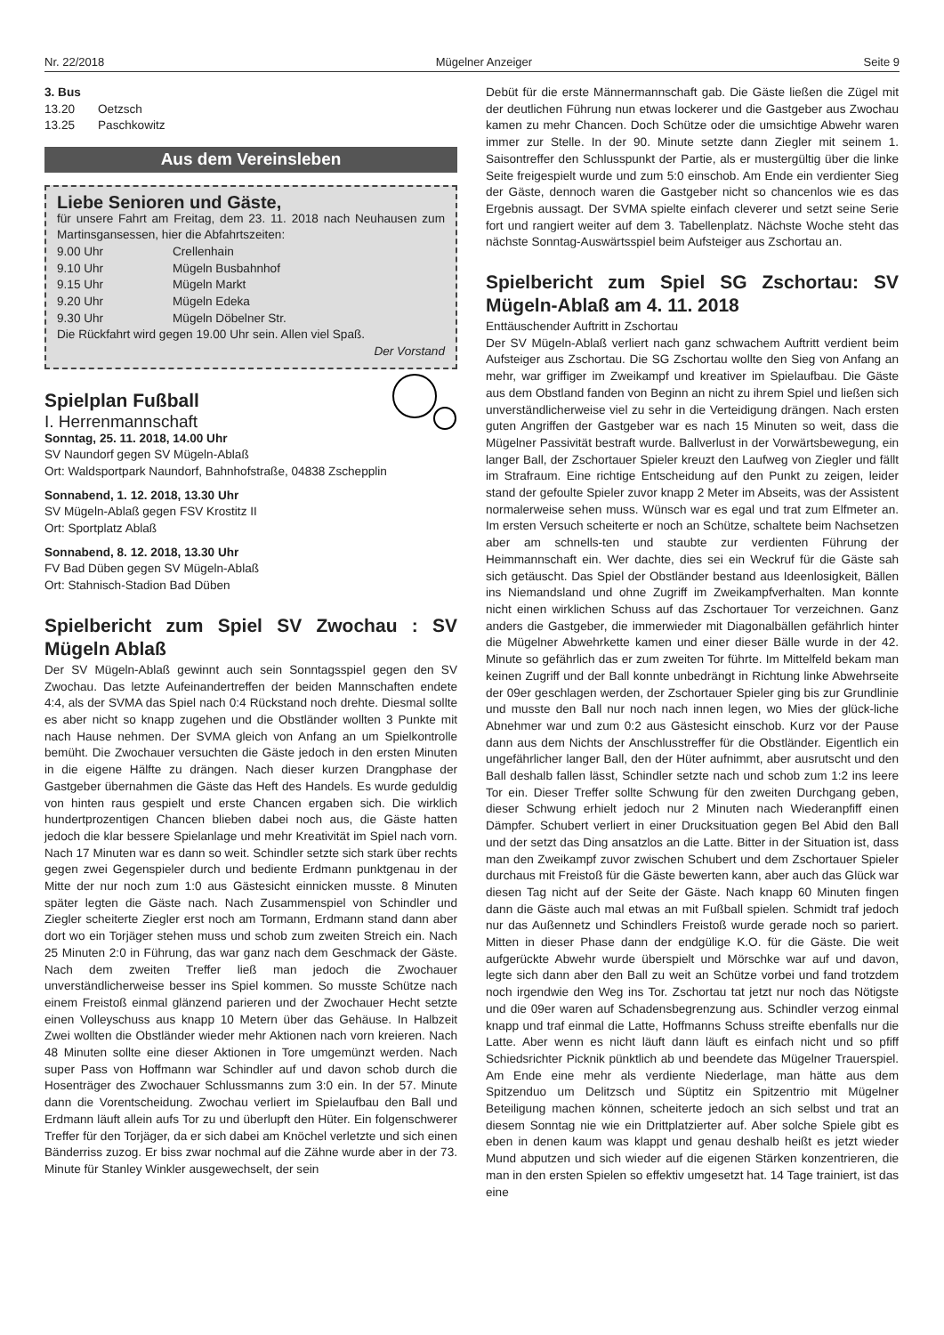Nr. 22/2018 Mügelner Anzeiger Seite 9
3. Bus
13.20 Oetzsch
13.25 Paschkowitz
Aus dem Vereinsleben
Liebe Senioren und Gäste,
für unsere Fahrt am Freitag, dem 23. 11. 2018 nach Neuhausen zum Martinsgansessen, hier die Abfahrtszeiten:
9.00 Uhr Crellenhain
9.10 Uhr Mügeln Busbahnhof
9.15 Uhr Mügeln Markt
9.20 Uhr Mügeln Edeka
9.30 Uhr Mügeln Döbelner Str.
Die Rückfahrt wird gegen 19.00 Uhr sein. Allen viel Spaß.
Der Vorstand
Spielplan Fußball
I. Herrenmannschaft
Sonntag, 25. 11. 2018, 14.00 Uhr
SV Naundorf gegen SV Mügeln-Ablaß
Ort: Waldsportpark Naundorf, Bahnhofstraße, 04838 Zschepplin
Sonnabend, 1. 12. 2018, 13.30 Uhr
SV Mügeln-Ablaß gegen FSV Krostitz II
Ort: Sportplatz Ablaß
Sonnabend, 8. 12. 2018, 13.30 Uhr
FV Bad Düben gegen SV Mügeln-Ablaß
Ort: Stahnisch-Stadion Bad Düben
Spielbericht zum Spiel SV Zwochau : SV Mügeln Ablaß
Der SV Mügeln-Ablaß gewinnt auch sein Sonntagsspiel gegen den SV Zwochau. Das letzte Aufeinandertreffen der beiden Mannschaften endete 4:4, als der SVMA das Spiel nach 0:4 Rückstand noch drehte. Diesmal sollte es aber nicht so knapp zugehen und die Obstländer wollten 3 Punkte mit nach Hause nehmen. Der SVMA gleich von Anfang an um Spielkontrolle bemüht. Die Zwochauer versuchten die Gäste jedoch in den ersten Minuten in die eigene Hälfte zu drängen. Nach dieser kurzen Drangphase der Gastgeber übernahmen die Gäste das Heft des Handels. Es wurde geduldig von hinten raus gespielt und erste Chancen ergaben sich. Die wirklich hundertprozentigen Chancen blieben dabei noch aus, die Gäste hatten jedoch die klar bessere Spielanlage und mehr Kreativität im Spiel nach vorn. Nach 17 Minuten war es dann so weit. Schindler setzte sich stark über rechts gegen zwei Gegenspieler durch und bediente Erdmann punktgenau in der Mitte der nur noch zum 1:0 aus Gästesicht einnicken musste. 8 Minuten später legten die Gäste nach. Nach Zusammenspiel von Schindler und Ziegler scheiterte Ziegler erst noch am Tormann, Erdmann stand dann aber dort wo ein Torjäger stehen muss und schob zum zweiten Streich ein. Nach 25 Minuten 2:0 in Führung, das war ganz nach dem Geschmack der Gäste. Nach dem zweiten Treffer ließ man jedoch die Zwochauer unverständlicherweise besser ins Spiel kommen. So musste Schütze nach einem Freistoß einmal glänzend parieren und der Zwochauer Hecht setzte einen Volleyschuss aus knapp 10 Metern über das Gehäuse. In Halbzeit Zwei wollten die Obstländer wieder mehr Aktionen nach vorn kreieren. Nach 48 Minuten sollte eine dieser Aktionen in Tore umgemünzt werden. Nach super Pass von Hoffmann war Schindler auf und davon schob durch die Hosenträger des Zwochauer Schlussmanns zum 3:0 ein. In der 57. Minute dann die Vorentscheidung. Zwochau verliert im Spielaufbau den Ball und Erdmann läuft allein aufs Tor zu und überlupft den Hüter. Ein folgenschwerer Treffer für den Torjäger, da er sich dabei am Knöchel verletzte und sich einen Bänderriss zuzog. Er biss zwar nochmal auf die Zähne wurde aber in der 73. Minute für Stanley Winkler ausgewechselt, der sein
Debüt für die erste Männermannschaft gab. Die Gäste ließen die Zügel mit der deutlichen Führung nun etwas lockerer und die Gastgeber aus Zwochau kamen zu mehr Chancen. Doch Schütze oder die umsichtige Abwehr waren immer zur Stelle. In der 90. Minute setzte dann Ziegler mit seinem 1. Saisontreffer den Schlusspunkt der Partie, als er mustergültig über die linke Seite freigespielt wurde und zum 5:0 einschob. Am Ende ein verdienter Sieg der Gäste, dennoch waren die Gastgeber nicht so chancenlos wie es das Ergebnis aussagt. Der SVMA spielte einfach cleverer und setzt seine Serie fort und rangiert weiter auf dem 3. Tabellenplatz. Nächste Woche steht das nächste Sonntag-Auswärtsspiel beim Aufsteiger aus Zschortau an.
Spielbericht zum Spiel SG Zschortau: SV Mügeln-Ablaß am 4. 11. 2018
Enttäuschender Auftritt in Zschortau
Der SV Mügeln-Ablaß verliert nach ganz schwachem Auftritt verdient beim Aufsteiger aus Zschortau. Die SG Zschortau wollte den Sieg von Anfang an mehr, war griffiger im Zweikampf und kreativer im Spielaufbau. Die Gäste aus dem Obstland fanden von Beginn an nicht zu ihrem Spiel und ließen sich unverständlicherweise viel zu sehr in die Verteidigung drängen. Nach ersten guten Angriffen der Gastgeber war es nach 15 Minuten so weit, dass die Mügelner Passivität bestraft wurde. Ballverlust in der Vorwärtsbewegung, ein langer Ball, der Zschortauer Spieler kreuzt den Laufweg von Ziegler und fällt im Strafraum. Eine richtige Entscheidung auf den Punkt zu zeigen, leider stand der gefoulte Spieler zuvor knapp 2 Meter im Abseits, was der Assistent normalerweise sehen muss. Wünsch war es egal und trat zum Elfmeter an. Im ersten Versuch scheiterte er noch an Schütze, schaltete beim Nachsetzen aber am schnells-ten und staubte zur verdienten Führung der Heimmannschaft ein. Wer dachte, dies sei ein Weckruf für die Gäste sah sich getäuscht. Das Spiel der Obstländer bestand aus Ideenlosigkeit, Bällen ins Niemandsland und ohne Zugriff im Zweikampfverhalten. Man konnte nicht einen wirklichen Schuss auf das Zschortauer Tor verzeichnen. Ganz anders die Gastgeber, die immerwieder mit Diagonalbällen gefährlich hinter die Mügelner Abwehrkette kamen und einer dieser Bälle wurde in der 42. Minute so gefährlich das er zum zweiten Tor führte. Im Mittelfeld bekam man keinen Zugriff und der Ball konnte unbedrängt in Richtung linke Abwehrseite der 09er geschlagen werden, der Zschortauer Spieler ging bis zur Grundlinie und musste den Ball nur noch nach innen legen, wo Mies der glück-liche Abnehmer war und zum 0:2 aus Gästesicht einschob. Kurz vor der Pause dann aus dem Nichts der Anschlusstreffer für die Obstländer. Eigentlich ein ungefährlicher langer Ball, den der Hüter aufnimmt, aber ausrutscht und den Ball deshalb fallen lässt, Schindler setzte nach und schob zum 1:2 ins leere Tor ein. Dieser Treffer sollte Schwung für den zweiten Durchgang geben, dieser Schwung erhielt jedoch nur 2 Minuten nach Wiederanpfiff einen Dämpfer. Schubert verliert in einer Drucksituation gegen Bel Abid den Ball und der setzt das Ding ansatzlos an die Latte. Bitter in der Situation ist, dass man den Zweikampf zuvor zwischen Schubert und dem Zschortauer Spieler durchaus mit Freistoß für die Gäste bewerten kann, aber auch das Glück war diesen Tag nicht auf der Seite der Gäste. Nach knapp 60 Minuten fingen dann die Gäste auch mal etwas an mit Fußball spielen. Schmidt traf jedoch nur das Außennetz und Schindlers Freistoß wurde gerade noch so pariert. Mitten in dieser Phase dann der endgülige K.O. für die Gäste. Die weit aufgerückte Abwehr wurde überspielt und Mörschke war auf und davon, legte sich dann aber den Ball zu weit an Schütze vorbei und fand trotzdem noch irgendwie den Weg ins Tor. Zschortau tat jetzt nur noch das Nötigste und die 09er waren auf Schadensbegrenzung aus. Schindler verzog einmal knapp und traf einmal die Latte, Hoffmanns Schuss streifte ebenfalls nur die Latte. Aber wenn es nicht läuft dann läuft es einfach nicht und so pfiff Schiedsrichter Picknik pünktlich ab und beendete das Mügelner Trauerspiel. Am Ende eine mehr als verdiente Niederlage, man hätte aus dem Spitzenduo um Delitzsch und Süptitz ein Spitzentrio mit Mügelner Beteiligung machen können, scheiterte jedoch an sich selbst und trat an diesem Sonntag nie wie ein Drittplatzierter auf. Aber solche Spiele gibt es eben in denen kaum was klappt und genau deshalb heißt es jetzt wieder Mund abputzen und sich wieder auf die eigenen Stärken konzentrieren, die man in den ersten Spielen so effektiv umgesetzt hat. 14 Tage trainiert, ist das eine